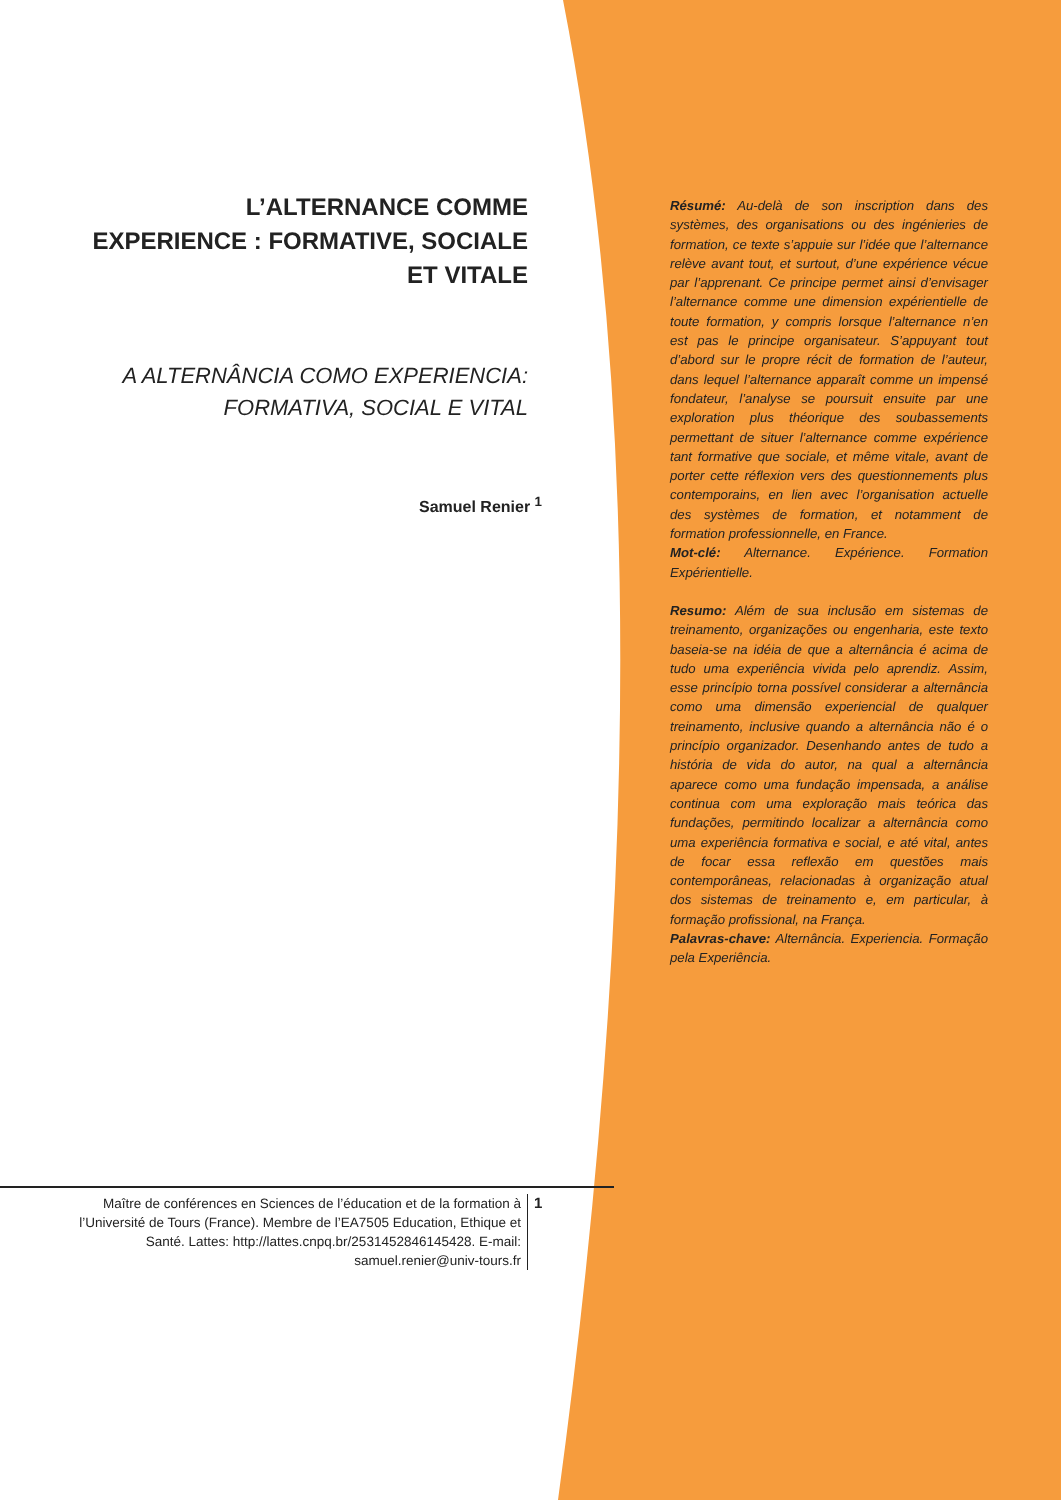L’ALTERNANCE COMME
EXPERIENCE : FORMATIVE, SOCIALE
ET VITALE
A ALTERNÂNCIA COMO EXPERIENCIA:
FORMATIVA, SOCIAL E VITAL
Samuel Renier <sup>1</sup>
Résumé: Au-delà de son inscription dans des systèmes, des organisations ou des ingénieries de formation, ce texte s’appuie sur l’idée que l’alternance relève avant tout, et surtout, d’une expérience vécue par l’apprenant. Ce principe permet ainsi d’envisager l’alternance comme une dimension expérientielle de toute formation, y compris lorsque l’alternance n’en est pas le principe organisateur. S’appuyant tout d’abord sur le propre récit de formation de l’auteur, dans lequel l’alternance apparaît comme un impensé fondateur, l’analyse se poursuit ensuite par une exploration plus théorique des soubassements permettant de situer l’alternance comme expérience tant formative que sociale, et même vitale, avant de porter cette réflexion vers des questionnements plus contemporains, en lien avec l’organisation actuelle des systèmes de formation, et notamment de formation professionnelle, en France.
Mot-clé: Alternance. Expérience. Formation Expérientielle.
Resumo: Além de sua inclusão em sistemas de treinamento, organizações ou engenharia, este texto baseia-se na idéia de que a alternância é acima de tudo uma experiência vivida pelo aprendiz. Assim, esse princípio torna possível considerar a alternância como uma dimensão experiencial de qualquer treinamento, inclusive quando a alternância não é o princípio organizador. Desenhando antes de tudo a história de vida do autor, na qual a alternância aparece como uma fundação impensada, a análise continua com uma exploração mais teórica das fundações, permitindo localizar a alternância como uma experiência formativa e social, e até vital, antes de focar essa reflexão em questões mais contemporâneas, relacionadas à organização atual dos sistemas de treinamento e, em particular, à formação profissional, na França.
Palavras-chave: Alternância. Experiencia. Formação pela Experiência.
Maître de conférences en Sciences de l’éducation et de la formation à l’Université de Tours (France). Membre de l’EA7505 Education, Ethique et Santé. Lattes: http://lattes.cnpq.br/2531452846145428. E-mail: samuel.renier@univ-tours.fr
1